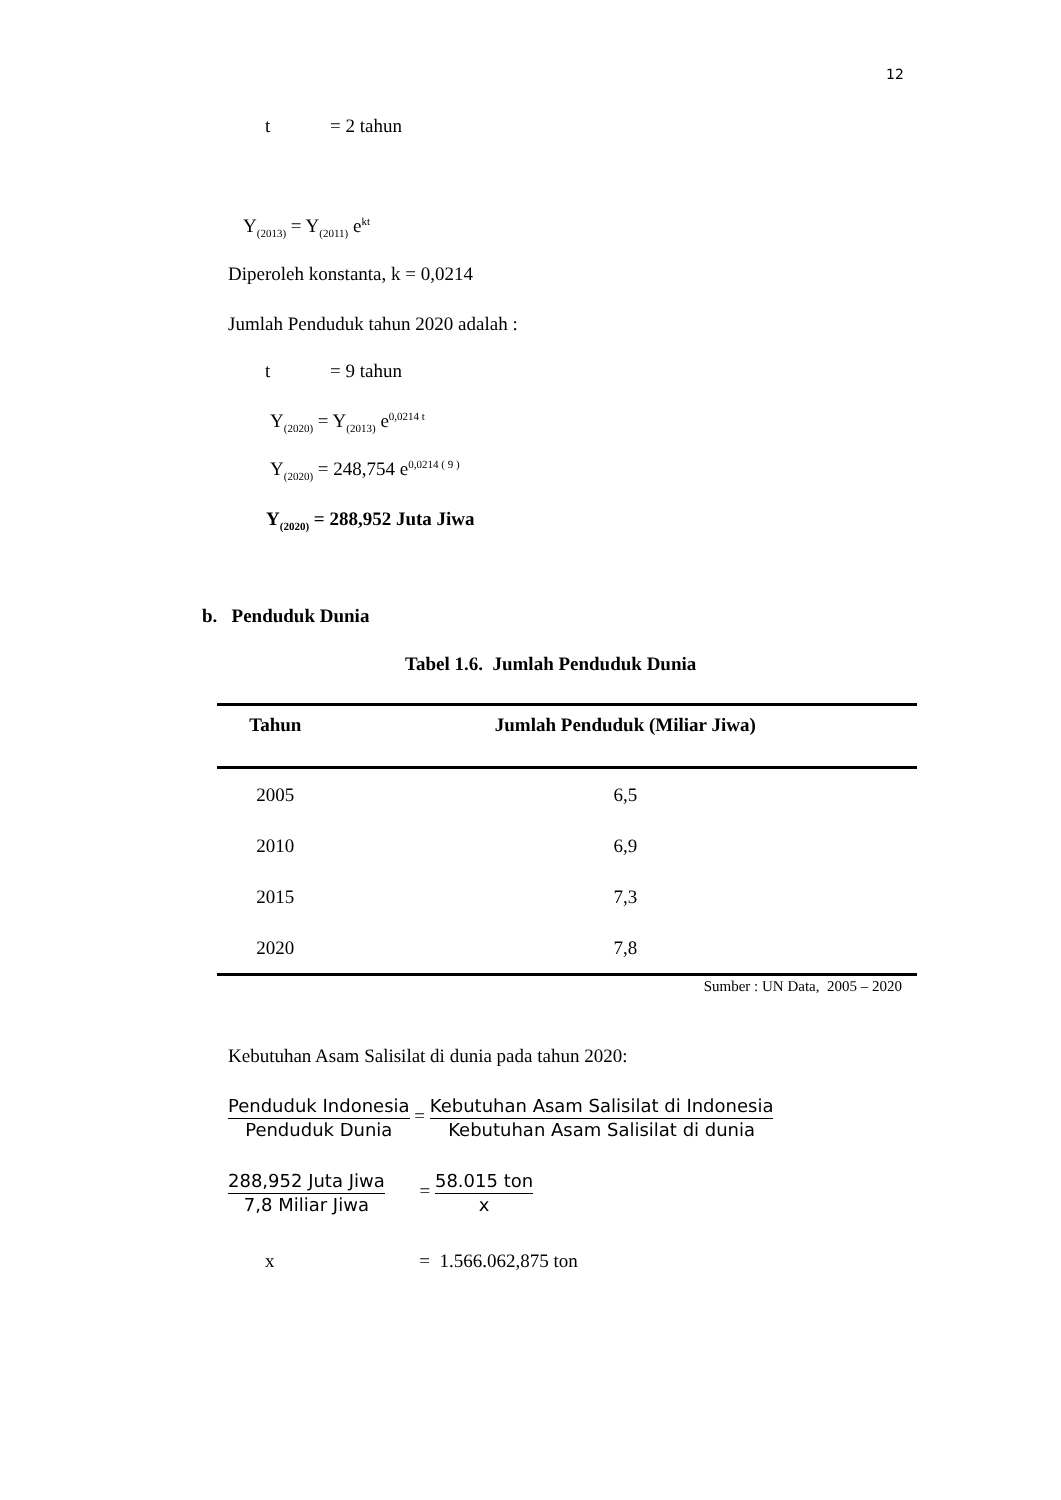12
t = 2 tahun
Y<sub>(2013)</sub> = Y<sub>(2011)</sub> e<sup>kt</sup>
Diperoleh konstanta, k = 0,0214
Jumlah Penduduk tahun 2020 adalah :
t = 9 tahun
Y<sub>(2020)</sub> = Y<sub>(2013)</sub> e<sup>0,0214 t</sup>
Y<sub>(2020)</sub> = 248,754 e<sup>0,0214 ( 9 )</sup>
Y<sub>(2020)</sub> = 288,952 Juta Jiwa
b. Penduduk Dunia
Tabel 1.6. Jumlah Penduduk Dunia
| Tahun | Jumlah Penduduk (Miliar Jiwa) |
| --- | --- |
| 2005 | 6,5 |
| 2010 | 6,9 |
| 2015 | 7,3 |
| 2020 | 7,8 |
Sumber : UN Data, 2005 – 2020
Kebutuhan Asam Salisilat di dunia pada tahun 2020:
Penduduk Indonesia
Penduduk Dunia
=
Kebutuhan Asam Salisilat di Indonesia
Kebutuhan Asam Salisilat di dunia
288,952 Juta Jiwa
7,8 Miliar Jiwa
=
58.015 ton
x
x = 1.566.062,875 ton